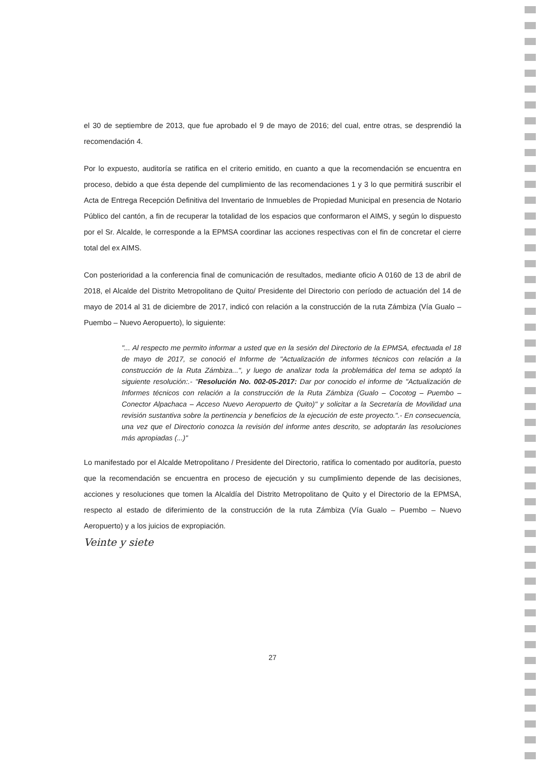el 30 de septiembre de 2013, que fue aprobado el 9 de mayo de 2016; del cual, entre otras, se desprendió la recomendación 4.
Por lo expuesto, auditoría se ratifica en el criterio emitido, en cuanto a que la recomendación se encuentra en proceso, debido a que ésta depende del cumplimiento de las recomendaciones 1 y 3 lo que permitirá suscribir el Acta de Entrega Recepción Definitiva del Inventario de Inmuebles de Propiedad Municipal en presencia de Notario Público del cantón, a fin de recuperar la totalidad de los espacios que conformaron el AIMS, y según lo dispuesto por el Sr. Alcalde, le corresponde a la EPMSA coordinar las acciones respectivas con el fin de concretar el cierre total del ex AIMS.
Con posterioridad a la conferencia final de comunicación de resultados, mediante oficio A 0160 de 13 de abril de 2018, el Alcalde del Distrito Metropolitano de Quito/ Presidente del Directorio con período de actuación del 14 de mayo de 2014 al 31 de diciembre de 2017, indicó con relación a la construcción de la ruta Zámbiza (Vía Gualo – Puembo – Nuevo Aeropuerto), lo siguiente:
"... Al respecto me permito informar a usted que en la sesión del Directorio de la EPMSA, efectuada el 18 de mayo de 2017, se conoció el Informe de "Actualización de informes técnicos con relación a la construcción de la Ruta Zámbiza...", y luego de analizar toda la problemática del tema se adoptó la siguiente resolución:.- "Resolución No. 002-05-2017: Dar por conocido el informe de "Actualización de Informes técnicos con relación a la construcción de la Ruta Zámbiza (Gualo – Cocotog – Puembo – Conector Alpachaca – Acceso Nuevo Aeropuerto de Quito)" y solicitar a la Secretaría de Movilidad una revisión sustantiva sobre la pertinencia y beneficios de la ejecución de este proyecto.".- En consecuencia, una vez que el Directorio conozca la revisión del informe antes descrito, se adoptarán las resoluciones más apropiadas (...)"
Lo manifestado por el Alcalde Metropolitano / Presidente del Directorio, ratifica lo comentado por auditoría, puesto que la recomendación se encuentra en proceso de ejecución y su cumplimiento depende de las decisiones, acciones y resoluciones que tomen la Alcaldía del Distrito Metropolitano de Quito y el Directorio de la EPMSA, respecto al estado de diferimiento de la construcción de la ruta Zámbiza (Vía Gualo – Puembo – Nuevo Aeropuerto) y a los juicios de expropiación.
Veinte y siete
27